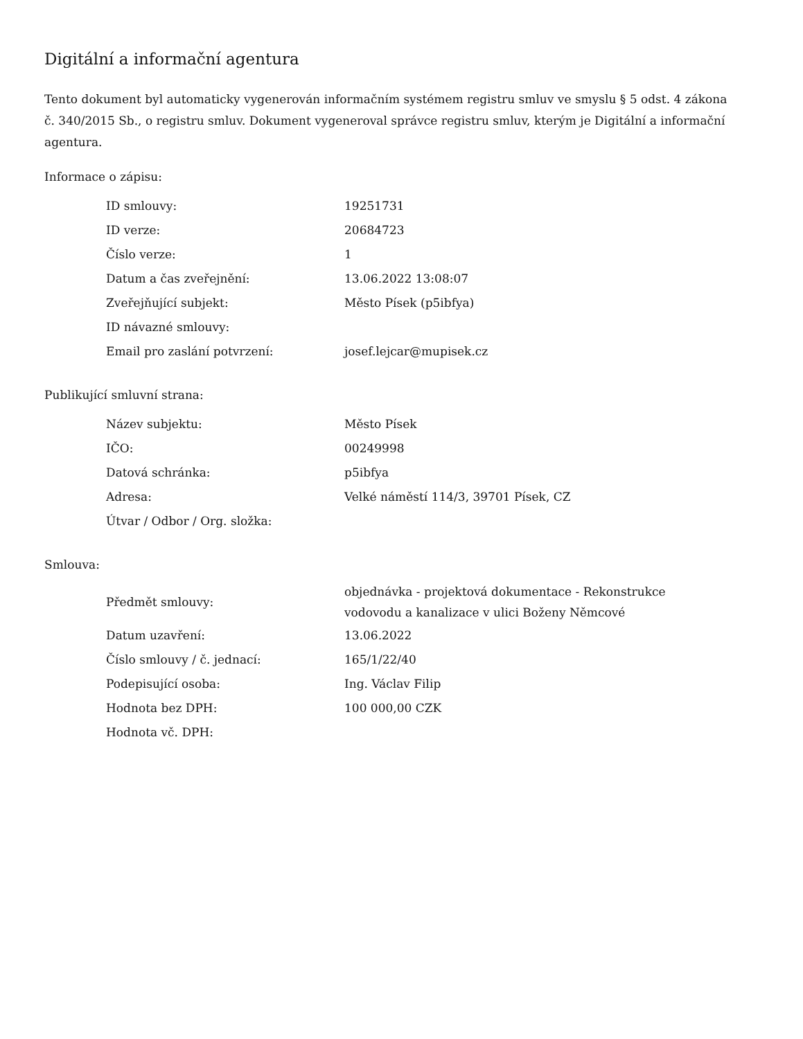Digitální a informační agentura
Tento dokument byl automaticky vygenerován informačním systémem registru smluv ve smyslu § 5 odst. 4 zákona
č. 340/2015 Sb., o registru smluv. Dokument vygeneroval správce registru smluv, kterým je Digitální a informační agentura.
Informace o zápisu:
| ID smlouvy: | 19251731 |
| ID verze: | 20684723 |
| Číslo verze: | 1 |
| Datum a čas zveřejnění: | 13.06.2022 13:08:07 |
| Zveřejňující subjekt: | Město Písek (p5ibfya) |
| ID návazné smlouvy: | |
| Email pro zaslání potvrzení: | josef.lejcar@mupisek.cz |
Publikující smluvní strana:
| Název subjektu: | Město Písek |
| IČO: | 00249998 |
| Datová schránka: | p5ibfya |
| Adresa: | Velké náměstí 114/3, 39701 Písek, CZ |
| Útvar / Odbor / Org. složka: | |
Smlouva:
| Předmět smlouvy: | objednávka - projektová dokumentace - Rekonstrukce vodovodu a kanalizace v ulici Boženy Němcové |
| Datum uzavření: | 13.06.2022 |
| Číslo smlouvy / č. jednací: | 165/1/22/40 |
| Podepisující osoba: | Ing. Václav Filip |
| Hodnota bez DPH: | 100 000,00 CZK |
| Hodnota vč. DPH: | |